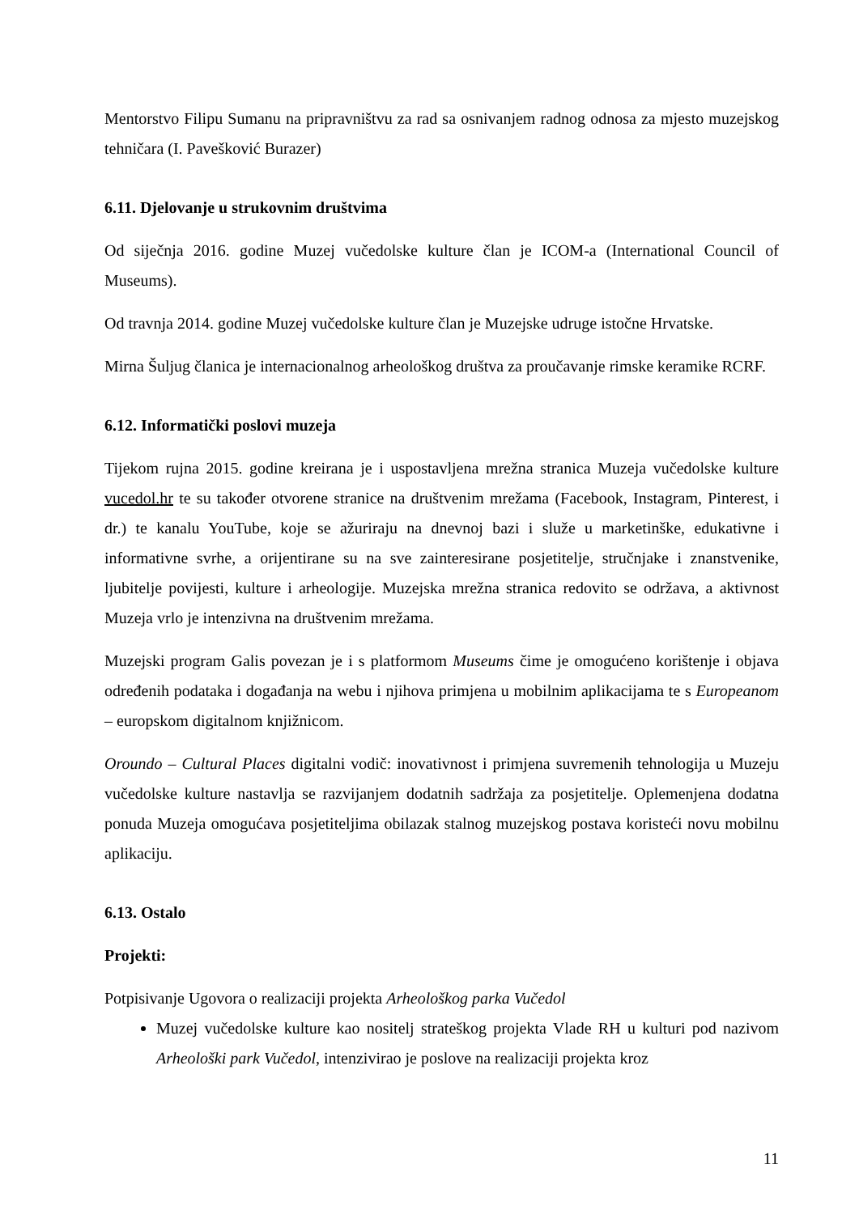Mentorstvo Filipu Sumanu na pripravništvu za rad sa osnivanjem radnog odnosa za mjesto muzejskog tehničara (I. Pavešković Burazer)
6.11. Djelovanje u strukovnim društvima
Od siječnja 2016. godine Muzej vučedolske kulture član je ICOM-a (International Council of Museums).
Od travnja 2014. godine Muzej vučedolske kulture član je Muzejske udruge istočne Hrvatske.
Mirna Šuljug članica je internacionalnog arheološkog društva za proučavanje rimske keramike RCRF.
6.12. Informatički poslovi muzeja
Tijekom rujna 2015. godine kreirana je i uspostavljena mrežna stranica Muzeja vučedolske kulture vucedol.hr te su također otvorene stranice na društvenim mrežama (Facebook, Instagram, Pinterest, i dr.) te kanalu YouTube, koje se ažuriraju na dnevnoj bazi i služe u marketinške, edukativne i informativne svrhe, a orijentirane su na sve zainteresirane posjetitelje, stručnjake i znanstvenike, ljubitelje povijesti, kulture i arheologije. Muzejska mrežna stranica redovito se održava, a aktivnost Muzeja vrlo je intenzivna na društvenim mrežama.
Muzejski program Galis povezan je i s platformom Museums čime je omogućeno korištenje i objava određenih podataka i događanja na webu i njihova primjena u mobilnim aplikacijama te s Europeanom – europskom digitalnom knjižnicom.
Oroundo – Cultural Places digitalni vodič: inovativnost i primjena suvremenih tehnologija u Muzeju vučedolske kulture nastavlja se razvijanjem dodatnih sadržaja za posjetitelje. Oplemenjena dodatna ponuda Muzeja omogućava posjetiteljima obilazak stalnog muzejskog postava koristeći novu mobilnu aplikaciju.
6.13. Ostalo
Projekti:
Potpisivanje Ugovora o realizaciji projekta Arheološkog parka Vučedol
Muzej vučedolske kulture kao nositelj strateškog projekta Vlade RH u kulturi pod nazivom Arheološki park Vučedol, intenzivirao je poslove na realizaciji projekta kroz
11